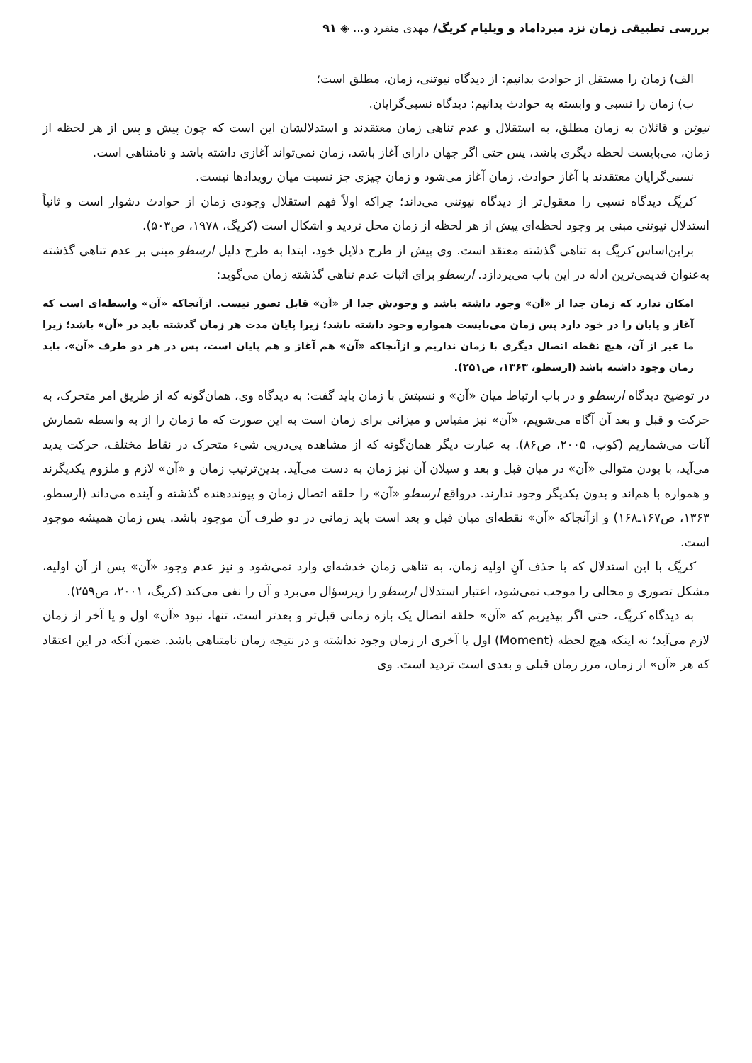بررسی تطبیقی زمان نزد میرداماد و ویلیام کریگ/ مهدی منفرد و... ◈ ۹۱
الف) زمان را مستقل از حوادث بدانیم: از دیدگاه نیوتنی، زمان، مطلق است؛
ب) زمان را نسبی و وابسته به حوادث بدانیم: دیدگاه نسبی‌گرایان.
نیوتن و قائلان به زمان مطلق، به استقلال و عدم تناهی زمان معتقدند و استدلالشان این است که چون پیش و پس از هر لحظه از زمان، می‌بایست لحظه دیگری باشد، پس حتی اگر جهان دارای آغاز باشد، زمان نمی‌تواند آغازی داشته باشد و نامتناهی است.
نسبی‌گرایان معتقدند با آغاز حوادث، زمان آغاز می‌شود و زمان چیزی جز نسبت میان رویدادها نیست.
کریگ دیدگاه نسبی را معقول‌تر از دیدگاه نیوتنی می‌داند؛ چراکه اولاً فهم استقلال وجودی زمان از حوادث دشوار است و ثانیاً استدلال نیوتنی مبنی بر وجود لحظه‌ای پیش از هر لحظه از زمان محل تردید و اشکال است (کریگ، ۱۹۷۸، ص۵۰۳).
براین‌اساس کریگ به تناهی گذشته معتقد است. وی پیش از طرح دلایل خود، ابتدا به طرح دلیل ارسطو مبنی بر عدم تناهی گذشته به‌عنوان قدیمی‌ترین ادله در این باب می‌پردازد. ارسطو برای اثبات عدم تناهی گذشته زمان می‌گوید:
امکان ندارد که زمان جدا از «آن» وجود داشته باشد و وجودش جدا از «آن» قابل تصور نیست. ازآنجاکه «آن» واسطه‌ای است که آغاز و پایان را در خود دارد پس زمان می‌بایست همواره وجود داشته باشد؛ زیرا پایان مدت هر زمان گذشته باید در «آن» باشد؛ زیرا ما غیر از آن، هیچ نقطه اتصال دیگری با زمان نداریم و ازآنجاکه «آن» هم آغاز و هم پایان است، پس در هر دو طرف «آن»، باید زمان وجود داشته باشد (ارسطو، ۱۳۶۳، ص۲۵۱).
در توضیح دیدگاه ارسطو و در باب ارتباط میان «آن» و نسبتش با زمان باید گفت: به دیدگاه وی، همان‌گونه که از طریق امر متحرک، به حرکت و قبل و بعد آن آگاه می‌شویم، «آن» نیز مقیاس و میزانی برای زمان است به این صورت که ما زمان را از به واسطه شمارش آنات می‌شماریم (کوپ، ۲۰۰۵، ص۸۶). به عبارت دیگر همان‌گونه که از مشاهده پی‌درپی شیء متحرک در نقاط مختلف، حرکت پدید می‌آید، با بودن متوالی «آن» در میان قبل و بعد و سیلان آن نیز زمان به دست می‌آید. بدین‌ترتیب زمان و «آن» لازم و ملزوم یکدیگرند و همواره با هم‌اند و بدون یکدیگر وجود ندارند. درواقع ارسطو «آن» را حلقه اتصال زمان و پیونددهنده گذشته و آینده می‌داند (ارسطو، ۱۳۶۳، ص۱۶۷ـ۱۶۸) و ازآنجاکه «آن» نقطه‌ای میان قبل و بعد است باید زمانی در دو طرف آن موجود باشد. پس زمان همیشه موجود است.
کریگ با این استدلال که با حذف آنِ اولیه زمان، به تناهی زمان خدشه‌ای وارد نمی‌شود و نیز عدم وجود «آن» پس از آن اولیه، مشکل تصوری و محالی را موجب نمی‌شود، اعتبار استدلال ارسطو را زیرسؤال می‌برد و آن را نفی می‌کند (کریگ، ۲۰۰۱، ص۲۵۹).
به دیدگاه کریگ، حتی اگر بپذیریم که «آن» حلقه اتصال یک بازه زمانی قبل‌تر و بعدتر است، تنها، نبود «آن» اول و یا آخر از زمان لازم می‌آید؛ نه اینکه هیچ لحظه (Moment) اول یا آخری از زمان وجود نداشته و در نتیجه زمان نامتناهی باشد. ضمن آنکه در این اعتقاد که هر «آن» از زمان، مرز زمان قبلی و بعدی است تردید است. وی